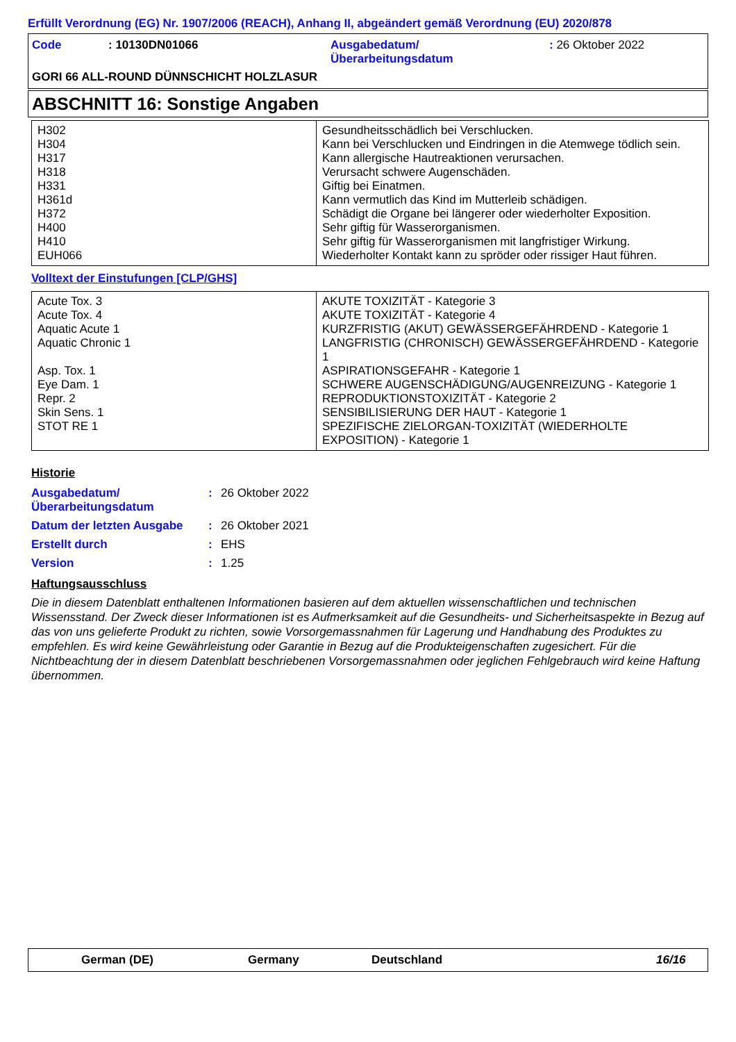Erfüllt Verordnung (EG) Nr. 1907/2006 (REACH), Anhang II, abgeändert gemäß Verordnung (EU) 2020/878
| Code | : 10130DN01066 | Ausgabedatum/ Überarbeitungsdatum | : 26 Oktober 2022 |
GORI 66 ALL-ROUND DÜNNSCHICHT HOLZLASUR
ABSCHNITT 16: Sonstige Angaben
| H302 H304 H317 H318 H331 H361d H372 H400 H410 EUH066 | Gesundheitsschädlich bei Verschlucken. Kann bei Verschlucken und Eindringen in die Atemwege tödlich sein. Kann allergische Hautreaktionen verursachen. Verursacht schwere Augenschäden. Giftig bei Einatmen. Kann vermutlich das Kind im Mutterleib schädigen. Schädigt die Organe bei längerer oder wiederholter Exposition. Sehr giftig für Wasserorganismen. Sehr giftig für Wasserorganismen mit langfristiger Wirkung. Wiederholter Kontakt kann zu spröder oder rissiger Haut führen. |
Volltext der Einstufungen [CLP/GHS]
| Acute Tox. 3 Acute Tox. 4 Aquatic Acute 1 Aquatic Chronic 1 Asp. Tox. 1 Eye Dam. 1 Repr. 2 Skin Sens. 1 STOT RE 1 | AKUTE TOXIZITÄT - Kategorie 3 AKUTE TOXIZITÄT - Kategorie 4 KURZFRISTIG (AKUT) GEWÄSSERGEFÄHRDEND - Kategorie 1 LANGFRISTIG (CHRONISCH) GEWÄSSERGEFÄHRDEND - Kategorie 1 ASPIRATIONSGEFAHR - Kategorie 1 SCHWERE AUGENSCHÄDIGUNG/AUGENREIZUNG - Kategorie 1 REPRODUKTIONSTOXIZITÄT - Kategorie 2 SENSIBILISIERUNG DER HAUT - Kategorie 1 SPEZIFISCHE ZIELORGAN-TOXIZITÄT (WIEDERHOLTE EXPOSITION) - Kategorie 1 |
Historie
| Ausgabedatum/ Überarbeitungsdatum | : | 26 Oktober 2022 |
| Datum der letzten Ausgabe | : | 26 Oktober 2021 |
| Erstellt durch | : | EHS |
| Version | : | 1.25 |
Haftungsausschluss
Die in diesem Datenblatt enthaltenen Informationen basieren auf dem aktuellen wissenschaftlichen und technischen Wissensstand. Der Zweck dieser Informationen ist es Aufmerksamkeit auf die Gesundheits- und Sicherheitsaspekte in Bezug auf das von uns gelieferte Produkt zu richten, sowie Vorsorgemassnahmen für Lagerung und Handhabung des Produktes zu empfehlen. Es wird keine Gewährleistung oder Garantie in Bezug auf die Produkteigenschaften zugesichert. Für die Nichtbeachtung der in diesem Datenblatt beschriebenen Vorsorgemassnahmen oder jeglichen Fehlgebrauch wird keine Haftung übernommen.
German (DE) Germany Deutschland 16/16